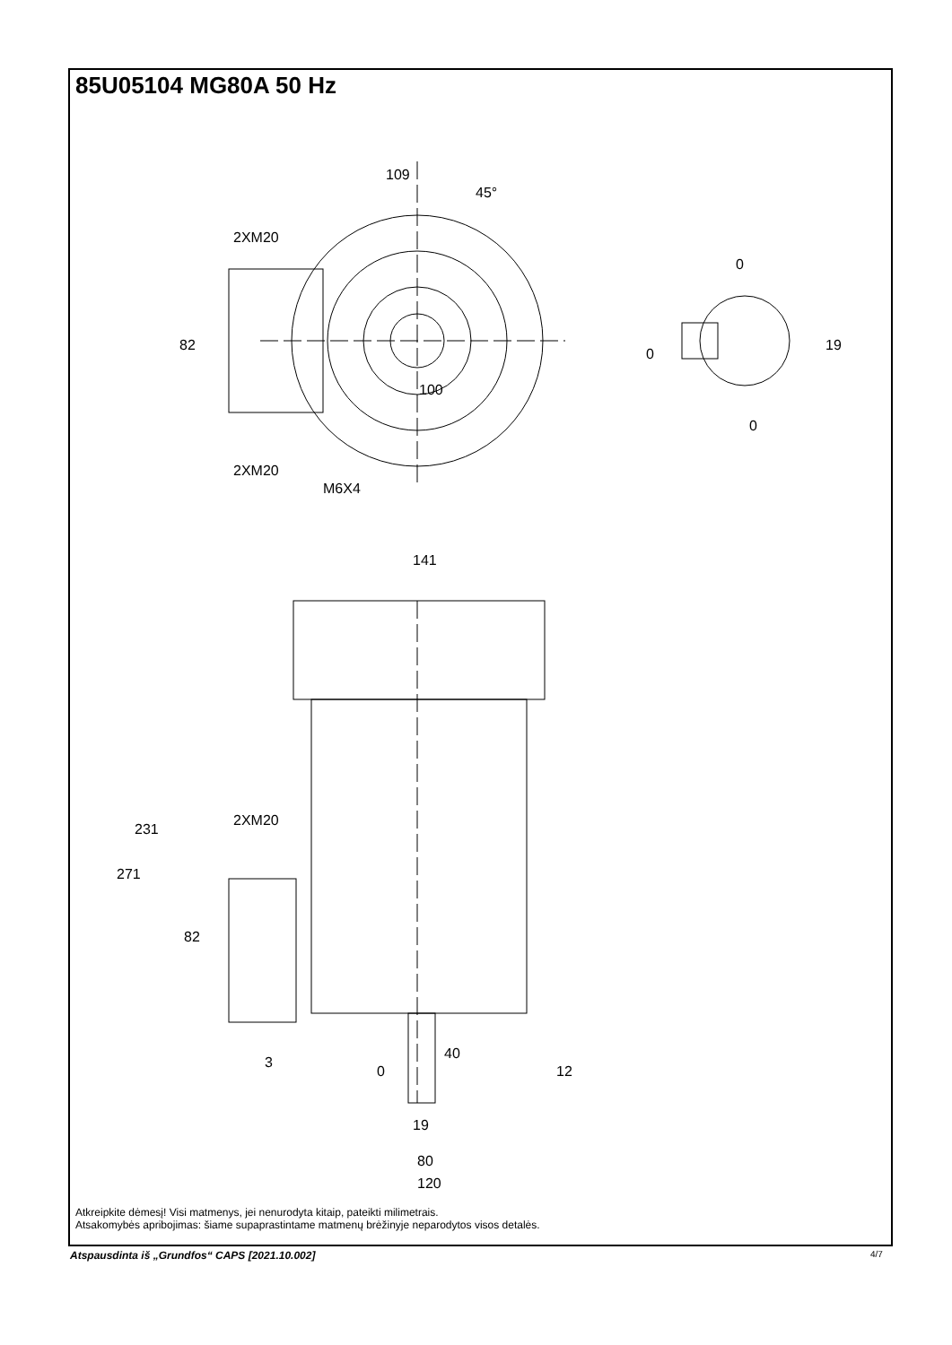85U05104 MG80A 50 Hz
109
45°
2XM20
82
2XM20
M6X4
100
0
0
19
0
141
271
231
2XM20
82
3
0
40
12
19
80
120
Atkreipkite dėmesį! Visi matmenys, jei nenurodyta kitaip, pateikti milimetrais.
Atsakomybės apribojimas: šiame supaprastintame matmenų brėžinyje neparodytos visos detalės.
Atspausdinta iš „Grundfos“ CAPS [2021.10.002]
4/7